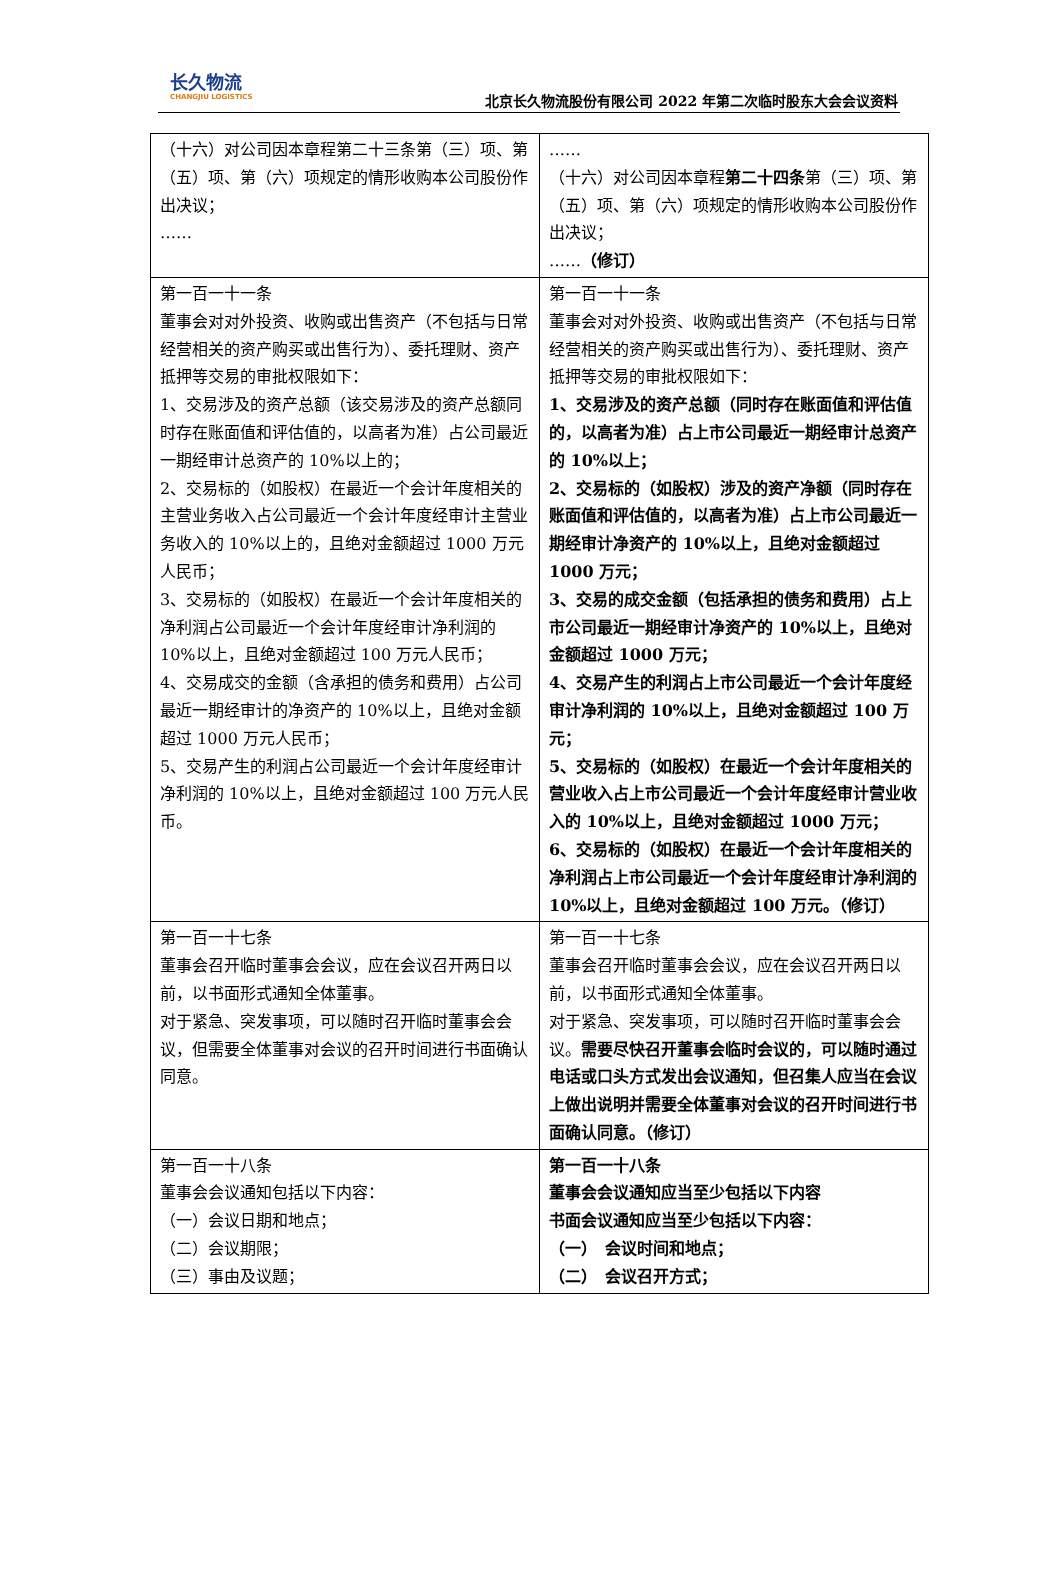长久物流
CHANGJIU LOGISTICS
北京长久物流股份有限公司 2022 年第二次临时股东大会会议资料
| （十六）对公司因本章程第二十三条第（三）项、第（五）项、第（六）项规定的情形收购本公司股份作出决议； …… | …… （十六）对公司因本章程 第二十四条 第（三）项、第（五）项、第（六）项规定的情形收购本公司股份作出决议； …… （修订） |
| 第一百一十一条 董事会对对外投资、收购或出售资产（不包括与日常经营相关的资产购买或出售行为）、委托理财、资产抵押等交易的审批权限如下： 1、交易涉及的资产总额（该交易涉及的资产总额同时存在账面值和评估值的，以高者为准）占公司最近一期经审计总资产的 10%以上的； 2、交易标的（如股权）在最近一个会计年度相关的主营业务收入占公司最近一个会计年度经审计主营业务收入的 10%以上的，且绝对金额超过 1000 万元人民币； 3、交易标的（如股权）在最近一个会计年度相关的净利润占公司最近一个会计年度经审计净利润的 10%以上，且绝对金额超过 100 万元人民币； 4、交易成交的金额（含承担的债务和费用）占公司最近一期经审计的净资产的 10%以上，且绝对金额超过 1000 万元人民币； 5、交易产生的利润占公司最近一个会计年度经审计净利润的 10%以上，且绝对金额超过 100 万元人民币。 | 第一百一十一条 董事会对对外投资、收购或出售资产（不包括与日常经营相关的资产购买或出售行为）、委托理财、资产抵押等交易的审批权限如下： 1、交易涉及的资产总额（同时存在账面值和评估值的，以高者为准）占上市公司最近一期经审计总资产的 10%以上； 2、交易标的（如股权）涉及的资产净额（同时存在账面值和评估值的，以高者为准）占上市公司最近一期经审计净资产的 10%以上，且绝对金额超过 1000 万元； 3、交易的成交金额（包括承担的债务和费用）占上市公司最近一期经审计净资产的 10%以上，且绝对金额超过 1000 万元； 4、交易产生的利润占上市公司最近一个会计年度经审计净利润的 10%以上，且绝对金额超过 100 万元； 5、交易标的（如股权）在最近一个会计年度相关的营业收入占上市公司最近一个会计年度经审计营业收入的 10%以上，且绝对金额超过 1000 万元； 6、交易标的（如股权）在最近一个会计年度相关的净利润占上市公司最近一个会计年度经审计净利润的 10%以上，且绝对金额超过 100 万元。（修订） |
| 第一百一十七条 董事会召开临时董事会会议，应在会议召开两日以前，以书面形式通知全体董事。 对于紧急、突发事项，可以随时召开临时董事会会议，但需要全体董事对会议的召开时间进行书面确认同意。 | 第一百一十七条 董事会召开临时董事会会议，应在会议召开两日以前，以书面形式通知全体董事。 对于紧急、突发事项，可以随时召开临时董事会会议。 需要尽快召开董事会临时会议的，可以随时通过电话或口头方式发出会议通知，但召集人应当在会议上做出说明并需要全体董事对会议的召开时间进行书面确认同意。（修订） |
| 第一百一十八条 董事会会议通知包括以下内容： （一）会议日期和地点； （二）会议期限； （三）事由及议题； | 第一百一十八条 董事会会议通知应当至少包括以下内容 书面会议通知应当至少包括以下内容： （一） 会议时间和地点； （二） 会议召开方式； |